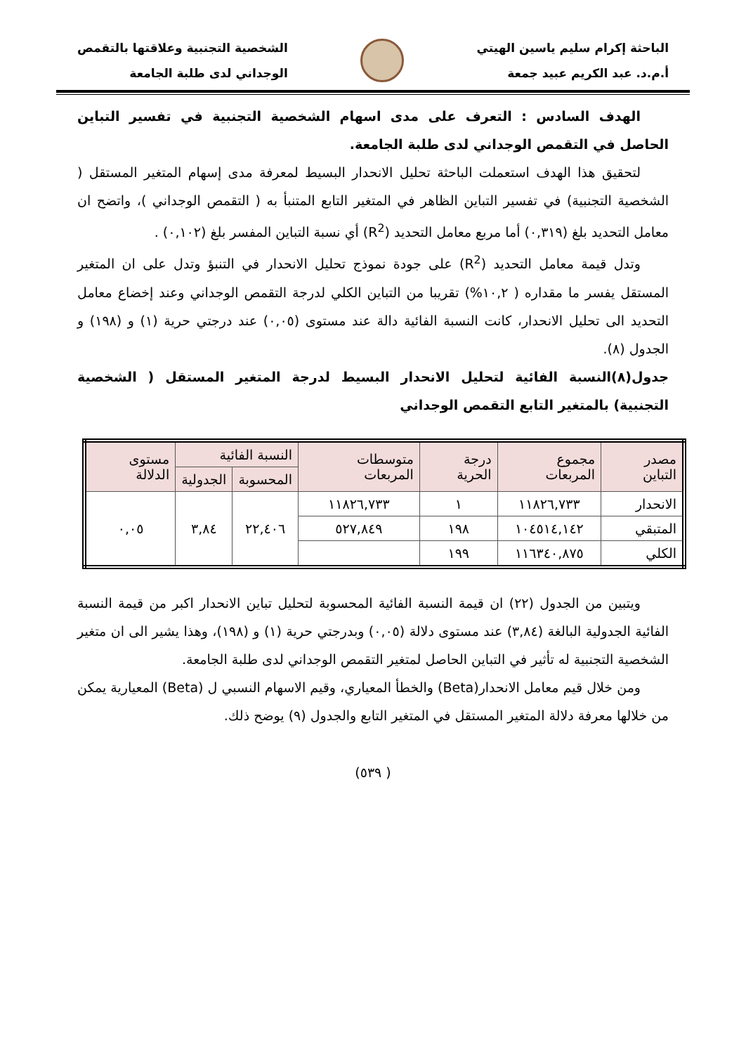الباحثة إكرام سليم ياسين الهيتي
أ.م.د. عبد الكريم عبيد جمعة
الشخصية التجنبية وعلاقتها بالتقمص
الوجداني لدى طلبة الجامعة
الهدف السادس : التعرف على مدى اسهام الشخصية التجنبية في تفسير التباين الحاصل في التقمص الوجداني لدى طلبة الجامعة.
لتحقيق هذا الهدف استعملت الباحثة تحليل الانحدار البسيط لمعرفة مدى إسهام المتغير المستقل ( الشخصية التجنبية) في تفسير التباين الظاهر في المتغير التابع المتنبأ به ( التقمص الوجداني )، واتضح ان معامل التحديد بلغ (٠,٣١٩) أما مربع معامل التحديد (R<sup>2</sup>) أي نسبة التباين المفسر بلغ (٠,١٠٢) .
وتدل قيمة معامل التحديد (R<sup>2</sup>) على جودة نموذج تحليل الانحدار في التنبؤ وتدل على ان المتغير المستقل يفسر ما مقداره ( ١٠,٢%) تقريبا من التباين الكلي لدرجة التقمص الوجداني وعند إخضاع معامل التحديد الى تحليل الانحدار، كانت النسبة الفائية دالة عند مستوى (٠,٠٥) عند درجتي حرية (١) و (١٩٨) و الجدول (٨).
جدول(٨)النسبة الفائية لتحليل الانحدار البسيط لدرجة المتغير المستقل ( الشخصية التجنبية) بالمتغير التابع التقمص الوجداني
| مصدر التباين | مجموع المربعات | درجة الحرية | متوسطات المربعات | النسبة الفائية | | مستوى الدلالة |
| --- | --- | --- | --- | --- | --- | --- |
| | | | | المحسوبة | الجدولية | |
| الانحدار | ١١٨٢٦,٧٣٣ | ١ | ١١٨٢٦,٧٣٣ | ٢٢,٤٠٦ | ٣,٨٤ | ٠,٠٥ |
| المتبقي | ١٠٤٥١٤,١٤٢ | ١٩٨ | ٥٢٧,٨٤٩ | | | |
| الكلي | ١١٦٣٤٠,٨٧٥ | ١٩٩ | | | | |
ويتبين من الجدول (٢٢) ان قيمة النسبة الفائية المحسوبة لتحليل تباين الانحدار اكبر من قيمة النسبة الفائية الجدولية البالغة (٣,٨٤) عند مستوى دلالة (٠,٠٥) وبدرجتي حرية (١) و (١٩٨)، وهذا يشير الى ان متغير الشخصية التجنبية له تأثير في التباين الحاصل لمتغير التقمص الوجداني لدى طلبة الجامعة.
ومن خلال قيم معامل الانحدار(Beta) والخطأ المعياري، وقيم الاسهام النسبي ل (Beta) المعيارية يمكن من خلالها معرفة دلالة المتغير المستقل في المتغير التابع والجدول (٩) يوضح ذلك.
( ٥٣٩)